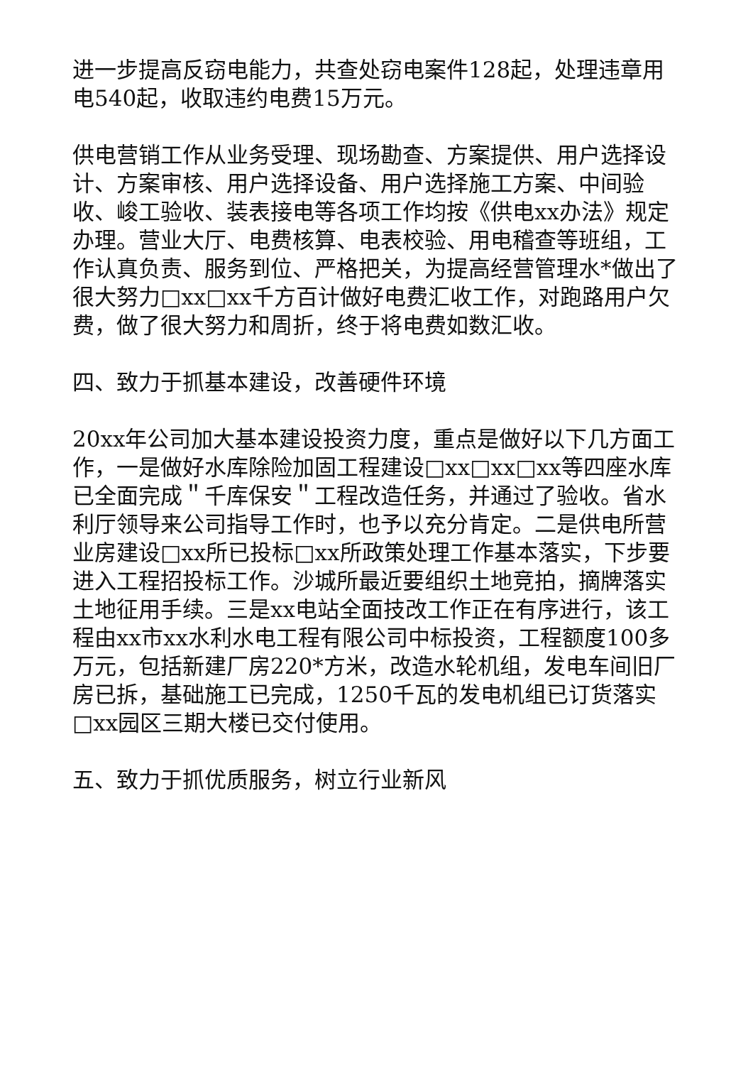进一步提高反窃电能力，共查处窃电案件128起，处理违章用电540起，收取违约电费15万元。
供电营销工作从业务受理、现场勘查、方案提供、用户选择设计、方案审核、用户选择设备、用户选择施工方案、中间验收、峻工验收、装表接电等各项工作均按《供电xx办法》规定办理。营业大厅、电费核算、电表校验、用电稽查等班组，工作认真负责、服务到位、严格把关，为提高经营管理水*做出了很大努力□xx□xx千方百计做好电费汇收工作，对跑路用户欠费，做了很大努力和周折，终于将电费如数汇收。
四、致力于抓基本建设，改善硬件环境
20xx年公司加大基本建设投资力度，重点是做好以下几方面工作，一是做好水库除险加固工程建设□xx□xx□xx等四座水库已全面完成＂千库保安＂工程改造任务，并通过了验收。省水利厅领导来公司指导工作时，也予以充分肯定。二是供电所营业房建设□xx所已投标□xx所政策处理工作基本落实，下步要进入工程招投标工作。沙城所最近要组织土地竞拍，摘牌落实土地征用手续。三是xx电站全面技改工作正在有序进行，该工程由xx市xx水利水电工程有限公司中标投资，工程额度100多万元，包括新建厂房220*方米，改造水轮机组，发电车间旧厂房已拆，基础施工已完成，1250千瓦的发电机组已订货落实□xx园区三期大楼已交付使用。
五、致力于抓优质服务，树立行业新风